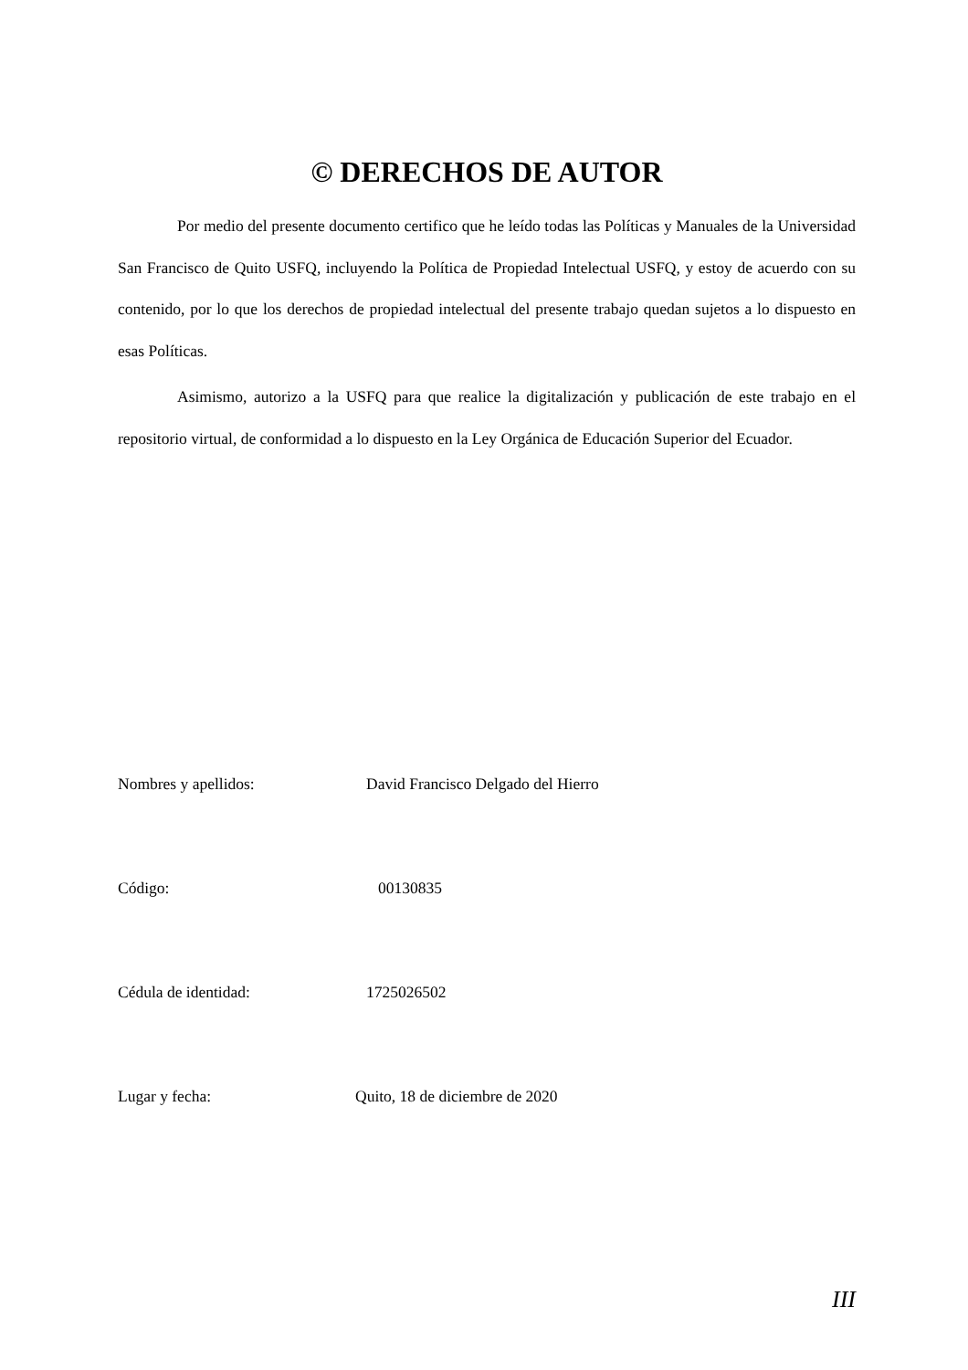© DERECHOS DE AUTOR
Por medio del presente documento certifico que he leído todas las Políticas y Manuales de la Universidad San Francisco de Quito USFQ, incluyendo la Política de Propiedad Intelectual USFQ, y estoy de acuerdo con su contenido, por lo que los derechos de propiedad intelectual del presente trabajo quedan sujetos a lo dispuesto en esas Políticas.
Asimismo, autorizo a la USFQ para que realice la digitalización y publicación de este trabajo en el repositorio virtual, de conformidad a lo dispuesto en la Ley Orgánica de Educación Superior del Ecuador.
Nombres y apellidos: David Francisco Delgado del Hierro
Código: 00130835
Cédula de identidad: 1725026502
Lugar y fecha: Quito, 18 de diciembre de 2020
III